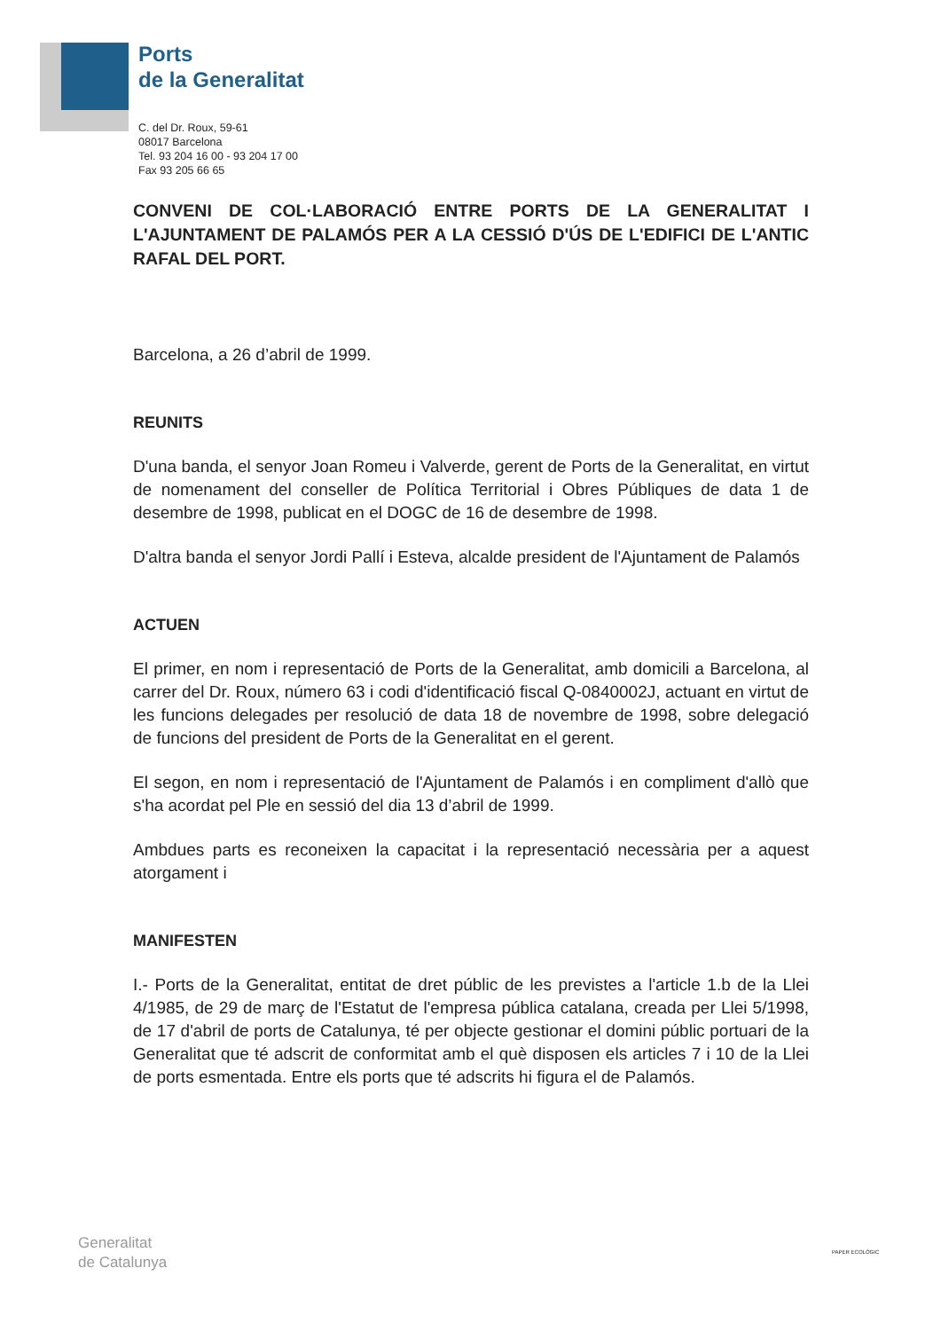Ports
de la Generalitat
C. del Dr. Roux, 59-61
08017 Barcelona
Tel. 93 204 16 00 - 93 204 17 00
Fax 93 205 66 65
CONVENI DE COL·LABORACIÓ ENTRE PORTS DE LA GENERALITAT I L'AJUNTAMENT DE PALAMÓS PER A LA CESSIÓ D'ÚS DE L'EDIFICI DE L'ANTIC RAFAL DEL PORT.
Barcelona, a 26 d’abril de 1999.
REUNITS
D'una banda, el senyor Joan Romeu i Valverde, gerent de Ports de la Generalitat, en virtut de nomenament del conseller de Política Territorial i Obres Públiques de data 1 de desembre de 1998, publicat en el DOGC de 16 de desembre de 1998.
D'altra banda el senyor Jordi Pallí i Esteva, alcalde president de l'Ajuntament de Palamós
ACTUEN
El primer, en nom i representació de Ports de la Generalitat, amb domicili a Barcelona, al carrer del Dr. Roux, número 63 i codi d'identificació fiscal Q-0840002J, actuant en virtut de les funcions delegades per resolució de data 18 de novembre de 1998, sobre delegació de funcions del president de Ports de la Generalitat en el gerent.
El segon, en nom i representació de l'Ajuntament de Palamós i en compliment d'allò que s'ha acordat pel Ple en sessió del dia 13 d’abril de 1999.
Ambdues parts es reconeixen la capacitat i la representació necessària per a aquest atorgament i
MANIFESTEN
I.- Ports de la Generalitat, entitat de dret públic de les previstes a l'article 1.b de la Llei 4/1985, de 29 de març de l'Estatut de l'empresa pública catalana, creada per Llei 5/1998, de 17 d'abril de ports de Catalunya, té per objecte gestionar el domini públic portuari de la Generalitat que té adscrit de conformitat amb el què disposen els articles 7 i 10 de la Llei de ports esmentada. Entre els ports que té adscrits hi figura el de Palamós.
Generalitat
de Catalunya
PAPER ECOLÒGIC